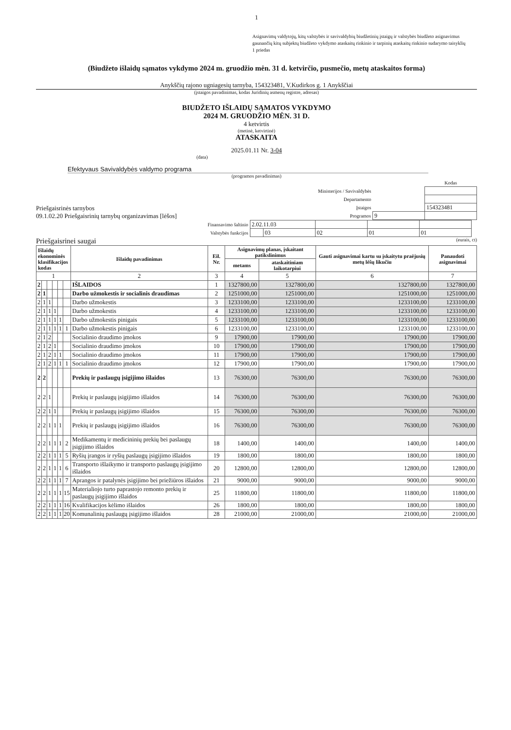1
Asignavimų valdytojų, kitų valstybės ir savivaldybių biudžetinių įstaigų ir valstybės biudžeto asignavimus
gaunančių kitų subjektų biudžeto vykdymo ataskaitų rinkinio ir tarpinių ataskaitų rinkinio sudarymo taisyklių
1 priedas
(Biudžeto išlaidų sąmatos vykdymo 2024 m. gruodžio mėn. 31 d. ketvirčio, pusmečio, metų ataskaitos forma)
Anykščių rajono ugniagesių tarnyba, 154323481, V.Kudirkos g. 1 Anykščiai
(įstaigos pavadinimas, kodas Juridinių asmenų registre, adresas)
BIUDŽETO IŠLAIDŲ SĄMATOS VYKDYMO
2024 M. GRUODŽIO MĖN. 31 D.
4 ketvirtis
(metinė, ketvirtinė)
ATASKAITA
2025.01.11 Nr. 3-04
(data)
Efektyvaus Savivaldybės valdymo programa
(programos pavadinimas)
Priešgaisrinės tarnybos
09.1.02.20 Priešgaisrinių tarnybų organizavimas [lėšos]
| | | Kodas |
| Ministerijos / Savivaldybės | | |
| Departamento | | |
| Įstaigos | | 154323481 |
| Programos | 9 | |
| Finansavimo šaltinio | 2.02.11.03 | | | | |
| Valstybės funkcijos | | 03 | 02 | 01 | 01 |
Priešgaisrinei saugai (eurais, ct)
| Išlaidų ekonominės klasifikacijos kodas | | | | | | Išlaidų pavadinimas | Eil. Nr. | Asignavimų planas, įskaitant patikslinimus | | Gauti asignavimai kartu su įskaitytu praėjusių metų lėšų likučiu | Panaudoti asignavimai |
| --- | --- | --- | --- | --- | --- | --- | --- | --- | --- | --- | --- |
| | | | | | | | | metams | ataskaitiniam laikotarpiui | | |
| 1 | | | | | | 2 | 3 | 4 | 5 | 6 | 7 |
| 2 | | | | | | IŠLAIDOS | 1 | 1327800,00 | 1327800,00 | 1327800,00 | 1327800,00 |
| 2 | 1 | | | | | Darbo užmokestis ir socialinis draudimas | 2 | 1251000,00 | 1251000,00 | 1251000,00 | 1251000,00 |
| 2 | 1 | 1 | | | | Darbo užmokestis | 3 | 1233100,00 | 1233100,00 | 1233100,00 | 1233100,00 |
| 2 | 1 | 1 | 1 | | | Darbo užmokestis | 4 | 1233100,00 | 1233100,00 | 1233100,00 | 1233100,00 |
| 2 | 1 | 1 | 1 | 1 | | Darbo užmokestis pinigais | 5 | 1233100,00 | 1233100,00 | 1233100,00 | 1233100,00 |
| 2 | 1 | 1 | 1 | 1 | 1 | Darbo užmokestis pinigais | 6 | 1233100,00 | 1233100,00 | 1233100,00 | 1233100,00 |
| 2 | 1 | 2 | | | | Socialinio draudimo įmokos | 9 | 17900,00 | 17900,00 | 17900,00 | 17900,00 |
| 2 | 1 | 2 | 1 | | | Socialinio draudimo įmokos | 10 | 17900,00 | 17900,00 | 17900,00 | 17900,00 |
| 2 | 1 | 2 | 1 | 1 | | Socialinio draudimo įmokos | 11 | 17900,00 | 17900,00 | 17900,00 | 17900,00 |
| 2 | 1 | 2 | 1 | 1 | 1 | Socialinio draudimo įmokos | 12 | 17900,00 | 17900,00 | 17900,00 | 17900,00 |
| 2 | 2 | | | | | Prekių ir paslaugų įsigijimo išlaidos | 13 | 76300,00 | 76300,00 | 76300,00 | 76300,00 |
| 2 | 2 | 1 | | | | Prekių ir paslaugų įsigijimo išlaidos | 14 | 76300,00 | 76300,00 | 76300,00 | 76300,00 |
| 2 | 2 | 1 | 1 | | | Prekių ir paslaugų įsigijimo išlaidos | 15 | 76300,00 | 76300,00 | 76300,00 | 76300,00 |
| 2 | 2 | 1 | 1 | 1 | | Prekių ir paslaugų įsigijimo išlaidos | 16 | 76300,00 | 76300,00 | 76300,00 | 76300,00 |
| 2 | 2 | 1 | 1 | 1 | 2 | Medikamentų ir medicininių prekių bei paslaugų įsigijimo išlaidos | 18 | 1400,00 | 1400,00 | 1400,00 | 1400,00 |
| 2 | 2 | 1 | 1 | 1 | 5 | Ryšių įrangos ir ryšių paslaugų įsigijimo išlaidos | 19 | 1800,00 | 1800,00 | 1800,00 | 1800,00 |
| 2 | 2 | 1 | 1 | 1 | 6 | Transporto išlaikymo ir transporto paslaugų įsigijimo išlaidos | 20 | 12800,00 | 12800,00 | 12800,00 | 12800,00 |
| 2 | 2 | 1 | 1 | 1 | 7 | Aprangos ir patalynės įsigijimo bei priežiūros išlaidos | 21 | 9000,00 | 9000,00 | 9000,00 | 9000,00 |
| 2 | 2 | 1 | 1 | 1 | 15 | Materialiojo turto paprastojo remonto prekių ir paslaugų įsigijimo išlaidos | 25 | 11800,00 | 11800,00 | 11800,00 | 11800,00 |
| 2 | 2 | 1 | 1 | 1 | 16 | Kvalifikacijos kėlimo išlaidos | 26 | 1800,00 | 1800,00 | 1800,00 | 1800,00 |
| 2 | 2 | 1 | 1 | 1 | 20 | Komunalinių paslaugų įsigijimo išlaidos | 28 | 21000,00 | 21000,00 | 21000,00 | 21000,00 |